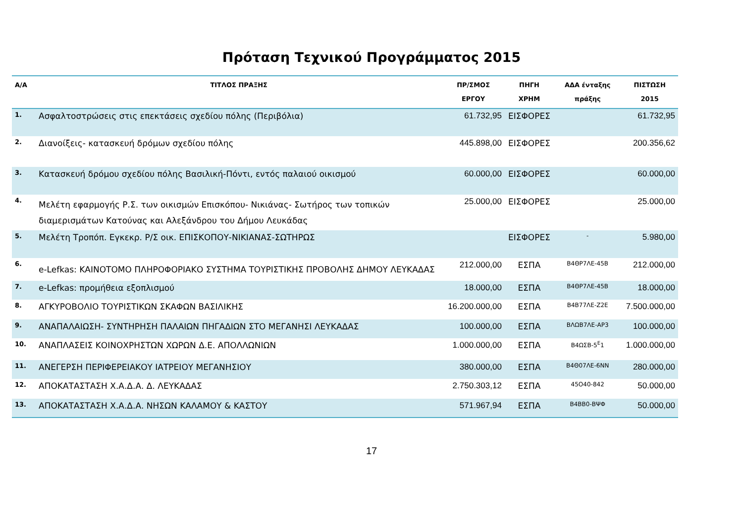Πρόταση Τεχνικού Προγράμματος 2015
| Α/Α | ΤΙΤΛΟΣ ΠΡΑΞΗΣ | ΠΡ/ΣΜΟΣ ΕΡΓΟΥ | ΠΗΓΗ ΧΡΗΜ | ΑΔΑ ένταξης πράξης | ΠΙΣΤΩΣΗ 2015 |
| --- | --- | --- | --- | --- | --- |
| 1. | Ασφαλτοστρώσεις στις επεκτάσεις σχεδίου πόλης (Περιβόλια) | 61.732,95 | ΕΙΣΦΟΡΕΣ | | 61.732,95 |
| 2. | Διανοίξεις- κατασκευή δρόμων σχεδίου πόλης | 445.898,00 | ΕΙΣΦΟΡΕΣ | | 200.356,62 |
| 3. | Κατασκευή δρόμου σχεδίου πόλης Βασιλική-Πόντι, εντός παλαιού οικισμού | 60.000,00 | ΕΙΣΦΟΡΕΣ | | 60.000,00 |
| 4. | Μελέτη εφαρμογής Ρ.Σ. των οικισμών Επισκόπου- Νικιάνας- Σωτήρος των τοπικών διαμερισμάτων Κατούνας και Αλεξάνδρου του Δήμου Λευκάδας | 25.000,00 | ΕΙΣΦΟΡΕΣ | | 25.000,00 |
| 5. | Μελέτη Τροπόπ. Εγκεκρ. Ρ/Σ οικ. ΕΠΙΣΚΟΠΟΥ-ΝΙΚΙΑΝΑΣ-ΣΩΤΗΡΩΣ | | ΕΙΣΦΟΡΕΣ | - | 5.980,00 |
| 6. | e-Lefkas: ΚΑΙΝΟΤΟΜΟ ΠΛΗΡΟΦΟΡΙΑΚΟ ΣΥΣΤΗΜΑ ΤΟΥΡΙΣΤΙΚΗΣ ΠΡΟΒΟΛΗΣ ΔΗΜΟΥ ΛΕΥΚΑΔΑΣ | 212.000,00 | ΕΣΠΑ | Β4ΘΡ7ΛΕ-45Β | 212.000,00 |
| 7. | e-Lefkas: προμήθεια εξοπλισμού | 18.000,00 | ΕΣΠΑ | Β4ΘΡ7ΛΕ-45Β | 18.000,00 |
| 8. | ΑΓΚΥΡΟΒΟΛΙΟ ΤΟΥΡΙΣΤΙΚΩΝ ΣΚΑΦΩΝ ΒΑΣΙΛΙΚΗΣ | 16.200.000,00 | ΕΣΠΑ | Β4Β77ΛΕ-Ζ2Ε | 7.500.000,00 |
| 9. | ΑΝΑΠΑΛΑΙΩΣΗ- ΣΥΝΤΗΡΗΣΗ ΠΑΛΑΙΩΝ ΠΗΓΑΔΙΩΝ ΣΤΟ ΜΕΓΑΝΗΣΙ ΛΕΥΚΑΔΑΣ | 100.000,00 | ΕΣΠΑ | ΒΛΩΒ7ΛΕ-ΑΡ3 | 100.000,00 |
| 10. | ΑΝΑΠΛΑΣΕΙΣ ΚΟΙΝΟΧΡΗΣΤΩΝ ΧΩΡΩΝ Δ.Ε. ΑΠΟΛΛΩΝΙΩΝ | 1.000.000,00 | ΕΣΠΑ | Β4ΩΣΒ-5<sup>Ε</sup>1 | 1.000.000,00 |
| 11. | ΑΝΕΓΕΡΣΗ ΠΕΡΙΦΕΡΕΙΑΚΟΥ ΙΑΤΡΕΙΟΥ ΜΕΓΑΝΗΣΙΟΥ | 380.000,00 | ΕΣΠΑ | Β4Θ07ΛΕ-6ΝΝ | 280.000,00 |
| 12. | ΑΠΟΚΑΤΑΣΤΑΣΗ Χ.Α.Δ.Α. Δ. ΛΕΥΚΑΔΑΣ | 2.750.303,12 | ΕΣΠΑ | 45Ο40-842 | 50.000,00 |
| 13. | ΑΠΟΚΑΤΑΣΤΑΣΗ Χ.Α.Δ.Α. ΝΗΣΩΝ ΚΑΛΑΜΟΥ & ΚΑΣΤΟΥ | 571.967,94 | ΕΣΠΑ | Β4ΒΒ0-ΒΨΦ | 50.000,00 |
17